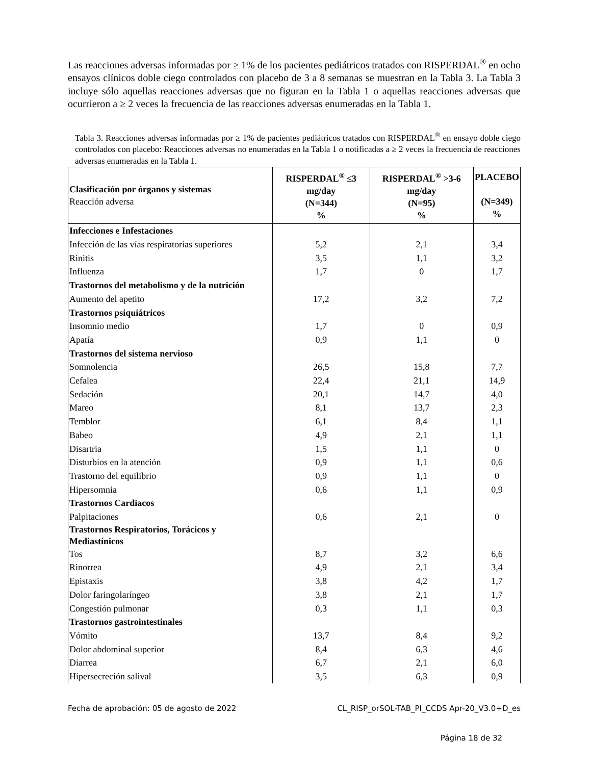Las reacciones adversas informadas por ≥ 1% de los pacientes pediátricos tratados con RISPERDAL<sup>®</sup> en ocho ensayos clínicos doble ciego controlados con placebo de 3 a 8 semanas se muestran en la Tabla 3. La Tabla 3 incluye sólo aquellas reacciones adversas que no figuran en la Tabla 1 o aquellas reacciones adversas que ocurrieron a ≥ 2 veces la frecuencia de las reacciones adversas enumeradas en la Tabla 1.
Tabla 3. Reacciones adversas informadas por ≥ 1% de pacientes pediátricos tratados con RISPERDAL<sup>®</sup> en ensayo doble ciego controlados con placebo: Reacciones adversas no enumeradas en la Tabla 1 o notificadas a ≥ 2 veces la frecuencia de reacciones adversas enumeradas en la Tabla 1.
| Clasificación por órganos y sistemas Reacción adversa | RISPERDAL<sup>®</sup> ≤3 mg/day (N=344) % | RISPERDAL<sup>®</sup> >3-6 mg/day (N=95) % | PLACEBO (N=349) % |
| --- | --- | --- | --- |
| Infecciones e Infestaciones | | | |
| Infección de las vías respiratorias superiores | 5,2 | 2,1 | 3,4 |
| Rinitis | 3,5 | 1,1 | 3,2 |
| Influenza | 1,7 | 0 | 1,7 |
| Trastornos del metabolismo y de la nutrición | | | |
| Aumento del apetito | 17,2 | 3,2 | 7,2 |
| Trastornos psiquiátricos | | | |
| Insomnio medio | 1,7 | 0 | 0,9 |
| Apatía | 0,9 | 1,1 | 0 |
| Trastornos del sistema nervioso | | | |
| Somnolencia | 26,5 | 15,8 | 7,7 |
| Cefalea | 22,4 | 21,1 | 14,9 |
| Sedación | 20,1 | 14,7 | 4,0 |
| Mareo | 8,1 | 13,7 | 2,3 |
| Temblor | 6,1 | 8,4 | 1,1 |
| Babeo | 4,9 | 2,1 | 1,1 |
| Disartria | 1,5 | 1,1 | 0 |
| Disturbios en la atención | 0,9 | 1,1 | 0,6 |
| Trastorno del equilibrio | 0,9 | 1,1 | 0 |
| Hipersomnia | 0,6 | 1,1 | 0,9 |
| Trastornos Cardiacos | | | |
| Palpitaciones | 0,6 | 2,1 | 0 |
| Trastornos Respiratorios, Torácicos y Mediastínicos | | | |
| Tos | 8,7 | 3,2 | 6,6 |
| Rinorrea | 4,9 | 2,1 | 3,4 |
| Epistaxis | 3,8 | 4,2 | 1,7 |
| Dolor faringolaríngeo | 3,8 | 2,1 | 1,7 |
| Congestión pulmonar | 0,3 | 1,1 | 0,3 |
| Trastornos gastrointestinales | | | |
| Vómito | 13,7 | 8,4 | 9,2 |
| Dolor abdominal superior | 8,4 | 6,3 | 4,6 |
| Diarrea | 6,7 | 2,1 | 6,0 |
| Hipersecreción salival | 3,5 | 6,3 | 0,9 |
Fecha de aprobación: 05 de agosto de 2022 CL_RISP_orSOL-TAB_PI_CCDS Apr-20_V3.0+D_es
Página 18 de 32